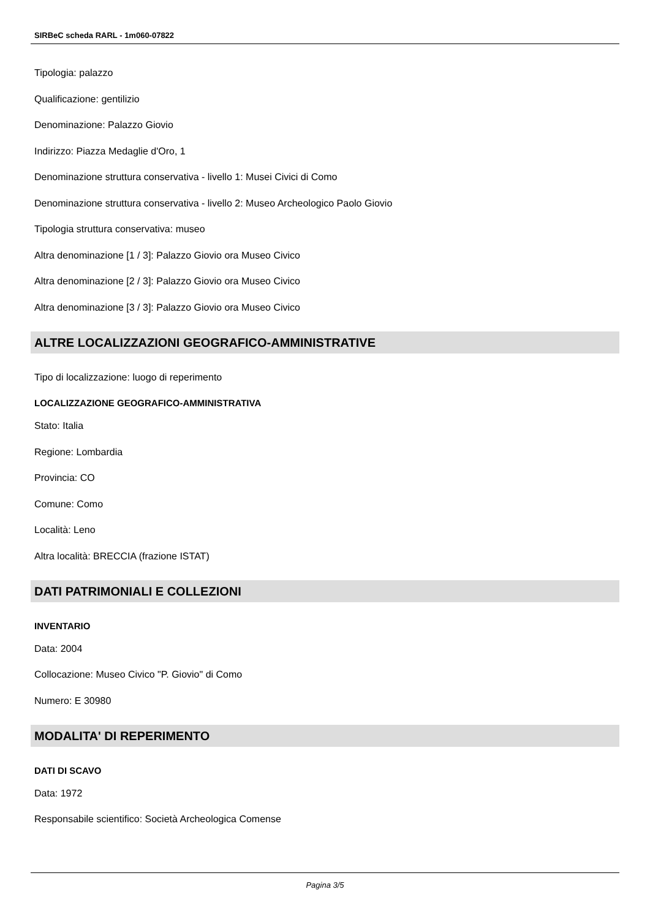SIRBeC scheda RARL - 1m060-07822
Tipologia: palazzo
Qualificazione: gentilizio
Denominazione: Palazzo Giovio
Indirizzo: Piazza Medaglie d'Oro, 1
Denominazione struttura conservativa - livello 1: Musei Civici di Como
Denominazione struttura conservativa - livello 2: Museo Archeologico Paolo Giovio
Tipologia struttura conservativa: museo
Altra denominazione [1 / 3]: Palazzo Giovio ora Museo Civico
Altra denominazione [2 / 3]: Palazzo Giovio ora Museo Civico
Altra denominazione [3 / 3]: Palazzo Giovio ora Museo Civico
ALTRE LOCALIZZAZIONI GEOGRAFICO-AMMINISTRATIVE
Tipo di localizzazione: luogo di reperimento
LOCALIZZAZIONE GEOGRAFICO-AMMINISTRATIVA
Stato: Italia
Regione: Lombardia
Provincia: CO
Comune: Como
Località: Leno
Altra località: BRECCIA (frazione ISTAT)
DATI PATRIMONIALI E COLLEZIONI
INVENTARIO
Data: 2004
Collocazione: Museo Civico "P. Giovio" di Como
Numero: E 30980
MODALITA' DI REPERIMENTO
DATI DI SCAVO
Data: 1972
Responsabile scientifico: Società Archeologica Comense
Pagina 3/5